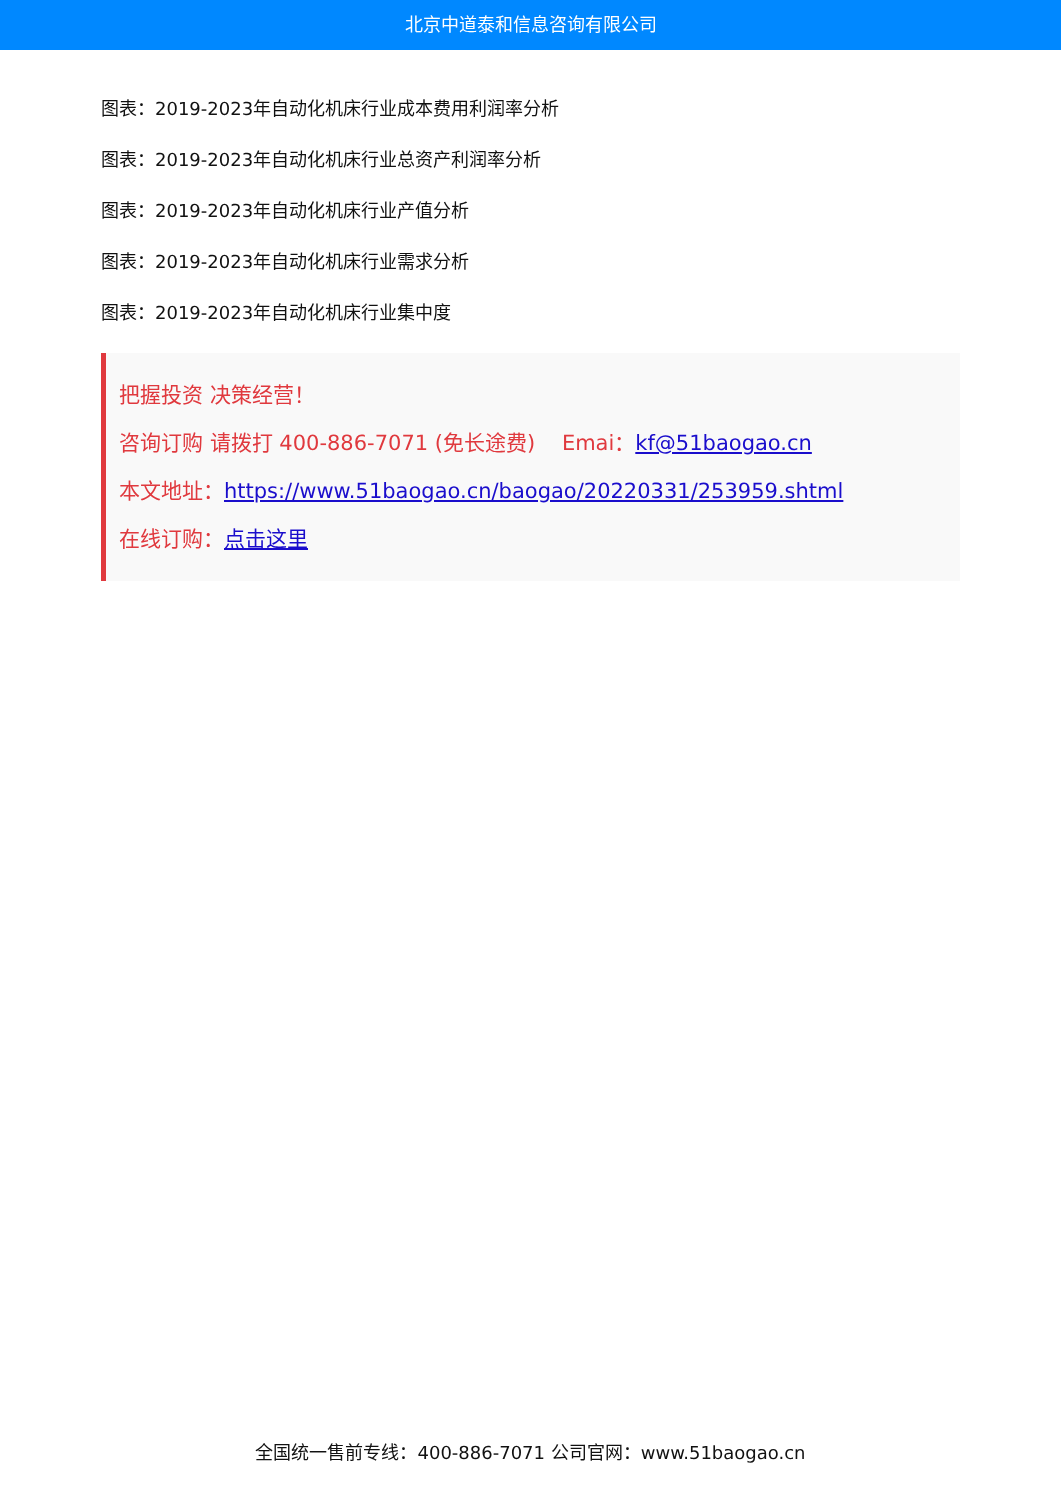北京中道泰和信息咨询有限公司
图表：2019-2023年自动化机床行业成本费用利润率分析
图表：2019-2023年自动化机床行业总资产利润率分析
图表：2019-2023年自动化机床行业产值分析
图表：2019-2023年自动化机床行业需求分析
图表：2019-2023年自动化机床行业集中度
把握投资 决策经营！
咨询订购 请拨打 400-886-7071 (免长途费) Emai：kf@51baogao.cn
本文地址：https://www.51baogao.cn/baogao/20220331/253959.shtml
在线订购：点击这里
全国统一售前专线：400-886-7071 公司官网：www.51baogao.cn